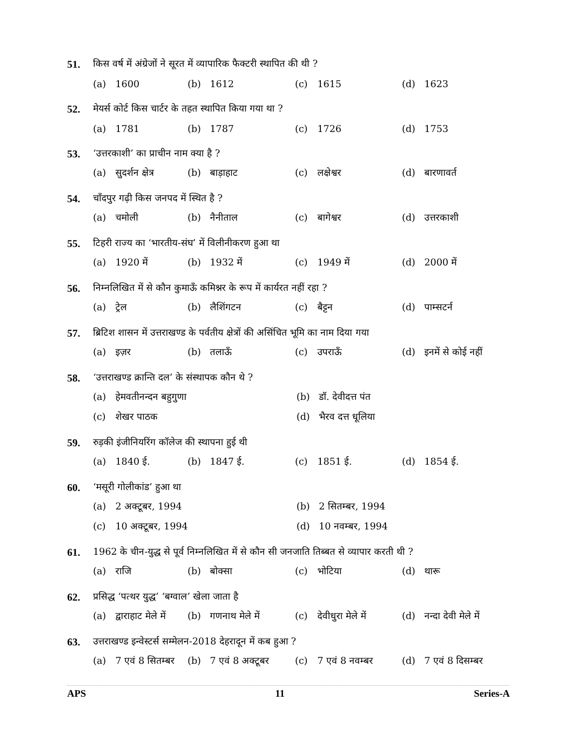51. किस वर्ष में अंग्रेजों ने सूरत में व्यापारिक फैक्टरी स्थापित की थी ?
(a) 1600 (b) 1612 (c) 1615 (d) 1623
52. मेयर्स कोर्ट किस चार्टर के तहत स्थापित किया गया था ?
(a) 1781 (b) 1787 (c) 1726 (d) 1753
53. ‘उत्तरकाशी’ का प्राचीन नाम क्या है ?
(a) सुदर्शन क्षेत्र
(b) बाड़ाहाट (c) लक्षेश्वर (d) बारणावर्त
54. चाँदपुर गढ़ी किस जनपद में स्थित है ?
(a) चमोली (b) नैनीताल (c) बागेश्वर (d) उत्तरकाशी
55. टिहरी राज्य का ‘भारतीय-संघ’ में विलीनीकरण हुआ था
(a) 1920 में (b) 1932 में (c) 1949 में (d) 2000 में
56. निम्नलिखित में से कौन कुमाऊँ कमिश्नर के रूप में कार्यरत नहीं रहा ?
(a) ट्रेल (b) लैशिंगटन (c) बैट्टन (d) पाम्सटर्न
57. ब्रिटिश शासन में उत्तराखण्ड के पर्वतीय क्षेत्रों की असिंचित भूमि का नाम दिया गया
(a) इज़र (b) तलाऊँ (c) उपराऊँ
(d) इनमें से कोई नहीं
58. ‘उत्तराखण्ड क्रान्ति दल’ के संस्थापक कौन थे ?
(a) हेमवतीनन्दन बहुगुणा (b) डॉ. देवीदत्त पंत
(c) शेखर पाठक (d) भैरव दत्त धूलिया
59. रुड़की इंजीनियरिंग कॉलेज की स्थापना हुई थी
(a) 1840 ई. (b) 1847 ई. (c) 1851 ई. (d) 1854 ई.
60. ‘मसूरी गोलीकांड’ हुआ था
(a) 2 अक्टूबर, 1994 (b) 2 सितम्बर, 1994
(c) 10 अक्टूबर, 1994 (d) 10 नवम्बर, 1994
61. 1962 के चीन-युद्ध से पूर्व निम्नलिखित में से कौन सी जनजाति तिब्बत से व्यापार करती थी ?
(a) राजि (b) बोक्सा (c) भोटिया (d) थारू
62. प्रसिद्ध ‘पत्थर युद्ध’ ‘बग्वाल’ खेला जाता है
(a) द्वाराहाट मेले में
(b) गणनाथ मेले में
(c) देवीधुरा मेले में
(d) नन्दा देवी मेले में
63. उत्तराखण्ड इन्वेस्टर्स सम्मेलन-2018 देहरादून में कब हुआ ?
(a) 7 एवं 8 सितम्बर
(b) 7 एवं 8 अक्टूबर
(c) 7 एवं 8 नवम्बर
(d) 7 एवं 8 दिसम्बर
APS 11 Series-A